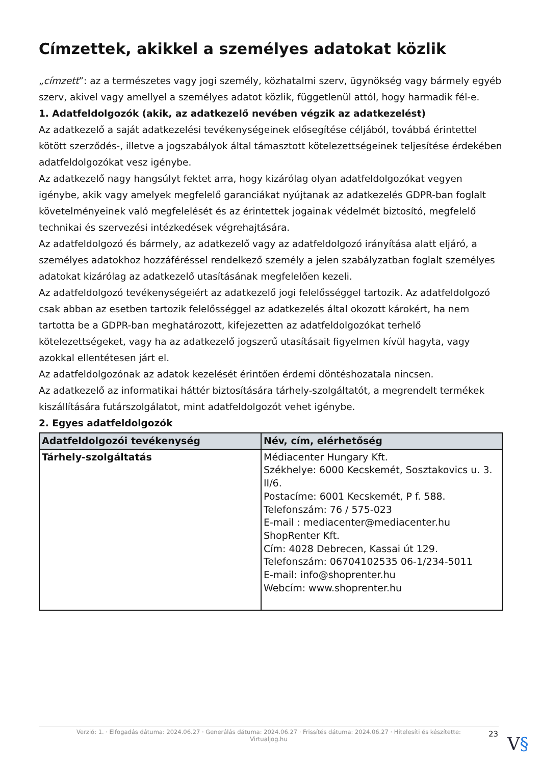Címzettek, akikkel a személyes adatokat közlik
„címzett”: az a természetes vagy jogi személy, közhatalmi szerv, ügynökség vagy bármely egyéb szerv, akivel vagy amellyel a személyes adatot közlik, függetlenül attól, hogy harmadik fél-e.
1. Adatfeldolgozók (akik, az adatkezelő nevében végzik az adatkezelést)
Az adatkezelő a saját adatkezelési tevékenységeinek elősegítése céljából, továbbá érintettel kötött szerződés-, illetve a jogszabályok által támasztott kötelezettségeinek teljesítése érdekében adatfeldolgozókat vesz igénybe.
Az adatkezelő nagy hangsúlyt fektet arra, hogy kizárólag olyan adatfeldolgozókat vegyen igénybe, akik vagy amelyek megfelelő garanciákat nyújtanak az adatkezelés GDPR-ban foglalt követelményeinek való megfelelését és az érintettek jogainak védelmét biztosító, megfelelő technikai és szervezési intézkedések végrehajtására.
Az adatfeldolgozó és bármely, az adatkezelő vagy az adatfeldolgozó irányítása alatt eljáró, a személyes adatokhoz hozzáféréssel rendelkező személy a jelen szabályzatban foglalt személyes adatokat kizárólag az adatkezelő utasításának megfelelően kezeli.
Az adatfeldolgozó tevékenységeiért az adatkezelő jogi felelősséggel tartozik. Az adatfeldolgozó csak abban az esetben tartozik felelősséggel az adatkezelés által okozott károkért, ha nem tartotta be a GDPR-ban meghatározott, kifejezetten az adatfeldolgozókat terhelő kötelezettségeket, vagy ha az adatkezelő jogszerű utasításait figyelmen kívül hagyta, vagy azokkal ellentétesen járt el.
Az adatfeldolgozónak az adatok kezelését érintően érdemi döntéshozatala nincsen.
Az adatkezelő az informatikai háttér biztosítására tárhely-szolgáltatót, a megrendelt termékek kiszállítására futárszolgálatot, mint adatfeldolgozót vehet igénybe.
2. Egyes adatfeldolgozók
| Adatfeldolgozói tevékenység | Név, cím, elérhetőség |
| --- | --- |
| Tárhely-szolgáltatás | Médiacenter Hungary Kft. Székhelye: 6000 Kecskemét, Sosztakovics u. 3. II/6. Postacíme: 6001 Kecskemét, P f. 588. Telefonszám: 76 / 575-023 E-mail : mediacenter@mediacenter.hu ShopRenter Kft. Cím: 4028 Debrecen, Kassai út 129. Telefonszám: 06704102535 06-1/234-5011 E-mail: info@shoprenter.hu Webcím: www.shoprenter.hu |
Verzió: 1. · Elfogadás dátuma: 2024.06.27 · Generálás dátuma: 2024.06.27 · Frissítés dátuma: 2024.06.27 · Hitelesíti és készítette:
Virtualjog.hu
23 V§